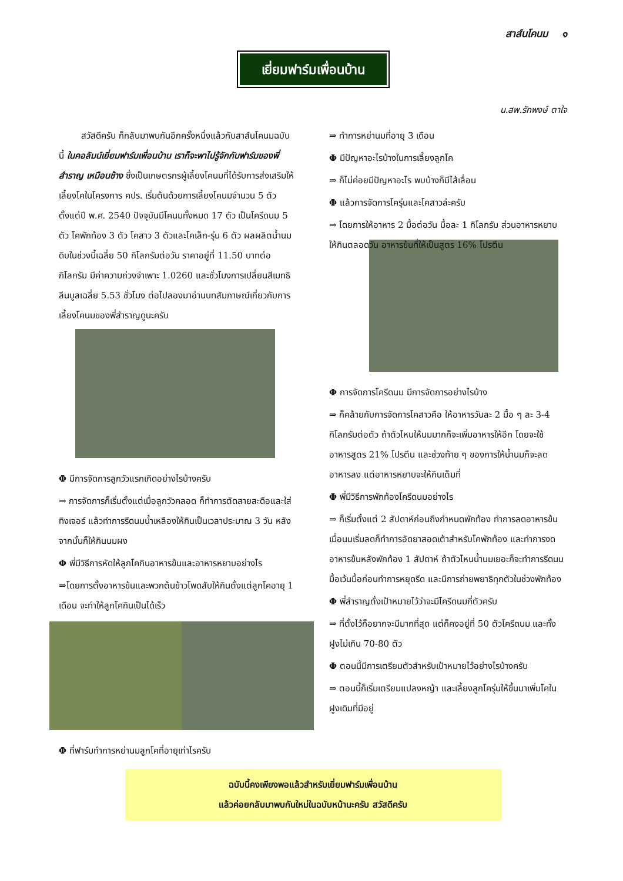สาส์นโคนม ๑
เยี่ยมฟาร์มเพื่อนบ้าน
น.สพ.รักพงษ์ ตาใจ
สวัสดีครับ ก็กลับมาพบกันอีกครั้งหนึ่งแล้วกับสาส์นโคนมฉบับนี้ ในคอลัมน์เยี่ยมฟาร์มเพื่อนบ้าน เราก็จะพาไปรู้จักกับฟาร์มของพี่สำราญ เหมือนช้าง ซึ่งเป็นเกษตรกรผู้เลี้ยงโคนมที่ได้รับการส่งเสริมให้เลี้ยงโคในโครงการ คปร. เริ่มต้นด้วยการเลี้ยงโคนมจำนวน 5 ตัว ตั้งแต่ปี พ.ศ. 2540 ปัจจุบันมีโคนมทั้งหมด 17 ตัว เป็นโครีดนม 5 ตัว โคพักท้อง 3 ตัว โคสาว 3 ตัวและโคเล็ก-รุ่น 6 ตัว ผลผลิตน้ำนมดิบในช่วงนี้เฉลี่ย 50 กิโลกรัมต่อวัน ราคาอยู่ที่ 11.50 บาทต่อกิโลกรัม มีค่าความถ่วงจำเพาะ 1.0260 และชั่วโมงการเปลี่ยนสีเมทธิลีนบูลเฉลี่ย 5.53 ชั่วโมง ต่อไปลองมาอ่านบทสัมภาษณ์เกี่ยวกับการเลี้ยงโคนมของพี่สำราญดูนะครับ
Φ มีการจัดการลูกวัวแรกเกิดอย่างไรบ้างครับ
⇒ การจัดการก็เริ่มตั้งแต่เมื่อลูกวัวคลอด ก็ทำการตัดสายสะดือและใส่ทิงเจอร์ แล้วทำการรีดนมน้ำเหลืองให้กินเป็นเวลาประมาณ 3 วัน หลังจากนั้นก็ให้กินนมผง
Φ พี่มีวิธีการหัดให้ลูกโคกินอาหารข้นและอาหารหยาบอย่างไร
⇒โดยการตั้งอาหารข้นและพวกต้นข้าวโพดสับให้กินตั้งแต่ลูกโคอายุ 1 เดือน จะทำให้ลูกโคกินเป็นได้เร็ว
Φ ที่ฟาร์มทำการหย่านมลูกโคที่อายุเท่าไรครับ
⇒ ทำการหย่านมที่อายุ 3 เดือน
Φ มีปัญหาอะไรบ้างในการเลี้ยงลูกโค
⇒ ก็ไม่ค่อยมีปัญหาอะไร พบบ้างก็มีไส้เลื่อน
Φ แล้วการจัดการโครุ่นและโคสาวล่ะครับ
⇒ โดยการให้อาหาร 2 มื้อต่อวัน มื้อละ 1 กิโลกรัม ส่วนอาหารหยาบให้กินตลอดวัน อาหารข้นที่ให้เป็นสูตร 16% โปรตีน
Φ การจัดการโครีดนม มีการจัดการอย่างไรบ้าง
⇒ ก็คล้ายกับการจัดการโคสาวคือ ให้อาหารวันละ 2 มื้อ ๆ ละ 3-4 กิโลกรัมต่อตัว ถ้าตัวไหนให้นมมากก็จะเพิ่มอาหารให้อีก โดยจะใช้อาหารสูตร 21% โปรตีน และช่วงท้าย ๆ ของการให้น้ำนมก็จะลดอาหารลง แต่อาหารหยาบจะให้กินเต็มที่
Φ พี่มีวิธีการพักท้องโครีดนมอย่างไร
⇒ ก็เริ่มตั้งแต่ 2 สัปดาห์ก่อนถึงกำหนดพักท้อง ทำการลดอาหารข้น เมื่อนมเริ่มลดก็ทำการอัดยาสอดเต้าสำหรับโคพักท้อง และทำการงดอาหารข้นหลังพักท้อง 1 สัปดาห์ ถ้าตัวไหนน้ำนมเยอะก็จะทำการรีดนมมื้อเว้นมื้อก่อนทำการหยุดรีด และมีการถ่ายพยาธิทุกตัวในช่วงพักท้อง
Φ พี่สำราญตั้งเป้าหมายไว้ว่าจะมีโครีดนมกี่ตัวครับ
⇒ ที่ตั้งไว้ก็อยากจะมีมากที่สุด แต่ก็คงอยู่ที่ 50 ตัวโครีดนม และทั้งฝูงไม่เกิน 70-80 ตัว
Φ ตอนนี้มีการเตรียมตัวสำหรับเป้าหมายไว้อย่างไรบ้างครับ
⇒ ตอนนี้ก็เริ่มเตรียมแปลงหญ้า และเลี้ยงลูกโครุ่นให้ขึ้นมาเพิ่มโคในฝูงเดิมที่มีอยู่
ฉบับนี้คงเพียงพอแล้วสำหรับเยี่ยมฟาร์มเพื่อนบ้าน
แล้วค่อยกลับมาพบกันใหม่ในฉบับหน้านะครับ สวัสดีครับ